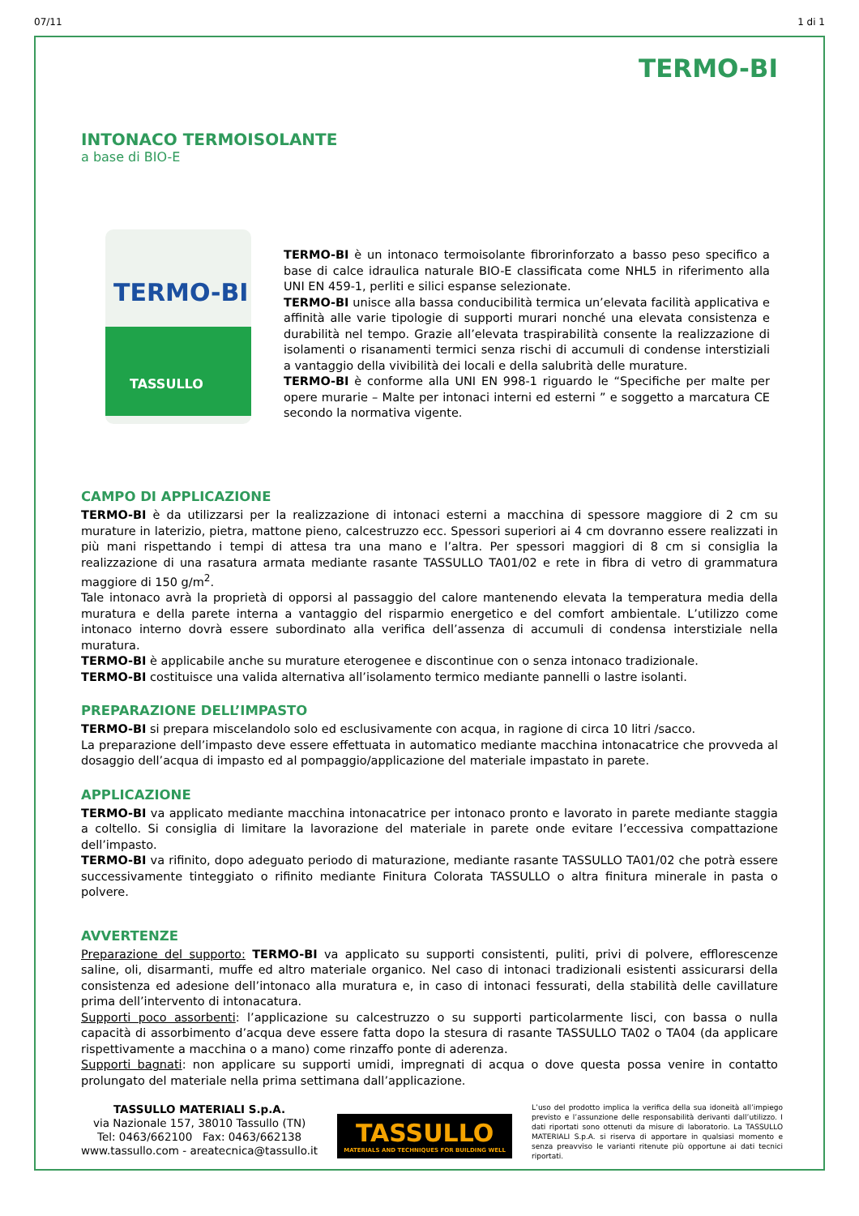07/11 1 di 1
TERMO-BI
INTONACO TERMOISOLANTE
a base di BIO-E
TERMO-BI
TASSULLO
TERMO-BI è un intonaco termoisolante fibrorinforzato a basso peso specifico a base di calce idraulica naturale BIO-E classificata come NHL5 in riferimento alla UNI EN 459-1, perliti e silici espanse selezionate.
TERMO-BI unisce alla bassa conducibilità termica un’elevata facilità applicativa e affinità alle varie tipologie di supporti murari nonché una elevata consistenza e durabilità nel tempo. Grazie all’elevata traspirabilità consente la realizzazione di isolamenti o risanamenti termici senza rischi di accumuli di condense interstiziali a vantaggio della vivibilità dei locali e della salubrità delle murature.
TERMO-BI è conforme alla UNI EN 998-1 riguardo le “Specifiche per malte per opere murarie – Malte per intonaci interni ed esterni ” e soggetto a marcatura CE secondo la normativa vigente.
CAMPO DI APPLICAZIONE
TERMO-BI è da utilizzarsi per la realizzazione di intonaci esterni a macchina di spessore maggiore di 2 cm su murature in laterizio, pietra, mattone pieno, calcestruzzo ecc. Spessori superiori ai 4 cm dovranno essere realizzati in più mani rispettando i tempi di attesa tra una mano e l’altra. Per spessori maggiori di 8 cm si consiglia la realizzazione di una rasatura armata mediante rasante TASSULLO TA01/02 e rete in fibra di vetro di grammatura maggiore di 150 g/m<sup>2</sup>.
Tale intonaco avrà la proprietà di opporsi al passaggio del calore mantenendo elevata la temperatura media della muratura e della parete interna a vantaggio del risparmio energetico e del comfort ambientale. L’utilizzo come intonaco interno dovrà essere subordinato alla verifica dell’assenza di accumuli di condensa interstiziale nella muratura.
TERMO-BI è applicabile anche su murature eterogenee e discontinue con o senza intonaco tradizionale.
TERMO-BI costituisce una valida alternativa all’isolamento termico mediante pannelli o lastre isolanti.
PREPARAZIONE DELL’IMPASTO
TERMO-BI si prepara miscelandolo solo ed esclusivamente con acqua, in ragione di circa 10 litri /sacco.
La preparazione dell’impasto deve essere effettuata in automatico mediante macchina intonacatrice che provveda al dosaggio dell’acqua di impasto ed al pompaggio/applicazione del materiale impastato in parete.
APPLICAZIONE
TERMO-BI va applicato mediante macchina intonacatrice per intonaco pronto e lavorato in parete mediante staggia a coltello. Si consiglia di limitare la lavorazione del materiale in parete onde evitare l’eccessiva compattazione dell’impasto.
TERMO-BI va rifinito, dopo adeguato periodo di maturazione, mediante rasante TASSULLO TA01/02 che potrà essere successivamente tinteggiato o rifinito mediante Finitura Colorata TASSULLO o altra finitura minerale in pasta o polvere.
AVVERTENZE
Preparazione del supporto: TERMO-BI va applicato su supporti consistenti, puliti, privi di polvere, efflorescenze saline, oli, disarmanti, muffe ed altro materiale organico. Nel caso di intonaci tradizionali esistenti assicurarsi della consistenza ed adesione dell’intonaco alla muratura e, in caso di intonaci fessurati, della stabilità delle cavillature prima dell’intervento di intonacatura.
Supporti poco assorbenti: l’applicazione su calcestruzzo o su supporti particolarmente lisci, con bassa o nulla capacità di assorbimento d’acqua deve essere fatta dopo la stesura di rasante TASSULLO TA02 o TA04 (da applicare rispettivamente a macchina o a mano) come rinzaffo ponte di aderenza.
Supporti bagnati: non applicare su supporti umidi, impregnati di acqua o dove questa possa venire in contatto prolungato del materiale nella prima settimana dall’applicazione.
TASSULLO MATERIALI S.p.A.
via Nazionale 157, 38010 Tassullo (TN)
Tel: 0463/662100 Fax: 0463/662138
www.tassullo.com - areatecnica@tassullo.it
TASSULLO
MATERIALS AND TECHNIQUES FOR BUILDING WELL
L’uso del prodotto implica la verifica della sua idoneità all’impiego previsto e l’assunzione delle responsabilità derivanti dall’utilizzo. I dati riportati sono ottenuti da misure di laboratorio. La TASSULLO MATERIALI S.p.A. si riserva di apportare in qualsiasi momento e senza preavviso le varianti ritenute più opportune ai dati tecnici riportati.